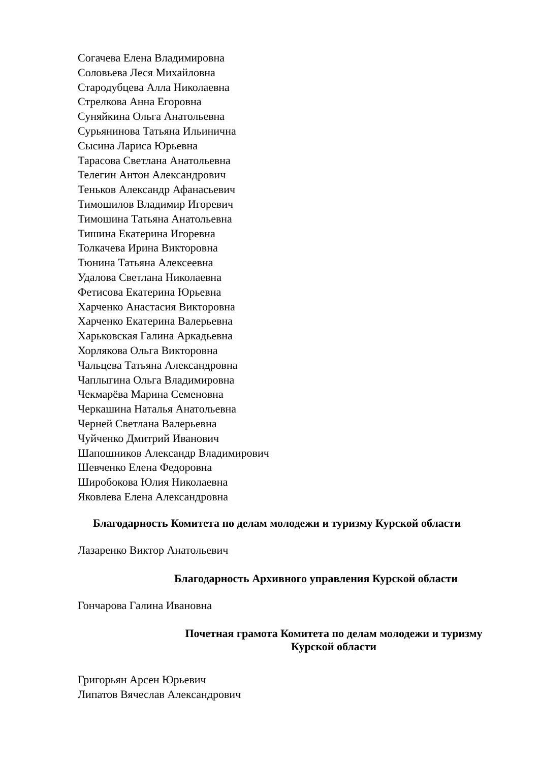Согачева Елена Владимировна
Соловьева Леся Михайловна
Стародубцева Алла Николаевна
Стрелкова Анна Егоровна
Суняйкина Ольга Анатольевна
Сурьянинова Татьяна Ильинична
Сысина Лариса Юрьевна
Тарасова Светлана Анатольевна
Телегин Антон Александрович
Теньков Александр Афанасьевич
Тимошилов Владимир Игоревич
Тимошина Татьяна Анатольевна
Тишина Екатерина Игоревна
Толкачева Ирина Викторовна
Тюнина Татьяна Алексеевна
Удалова Светлана Николаевна
Фетисова Екатерина Юрьевна
Харченко Анастасия Викторовна
Харченко Екатерина Валерьевна
Харьковская Галина Аркадьевна
Хорлякова Ольга Викторовна
Чальцева Татьяна Александровна
Чаплыгина Ольга Владимировна
Чекмарёва Марина Семеновна
Черкашина Наталья Анатольевна
Черней Светлана Валерьевна
Чуйченко Дмитрий Иванович
Шапошников Александр Владимирович
Шевченко Елена Федоровна
Широбокова Юлия Николаевна
Яковлева Елена Александровна
Благодарность Комитета по делам молодежи и туризму Курской области
Лазаренко Виктор Анатольевич
Благодарность Архивного управления Курской области
Гончарова Галина Ивановна
Почетная грамота Комитета по делам молодежи и туризму
Курской области
Григорьян Арсен Юрьевич
Липатов Вячеслав Александрович